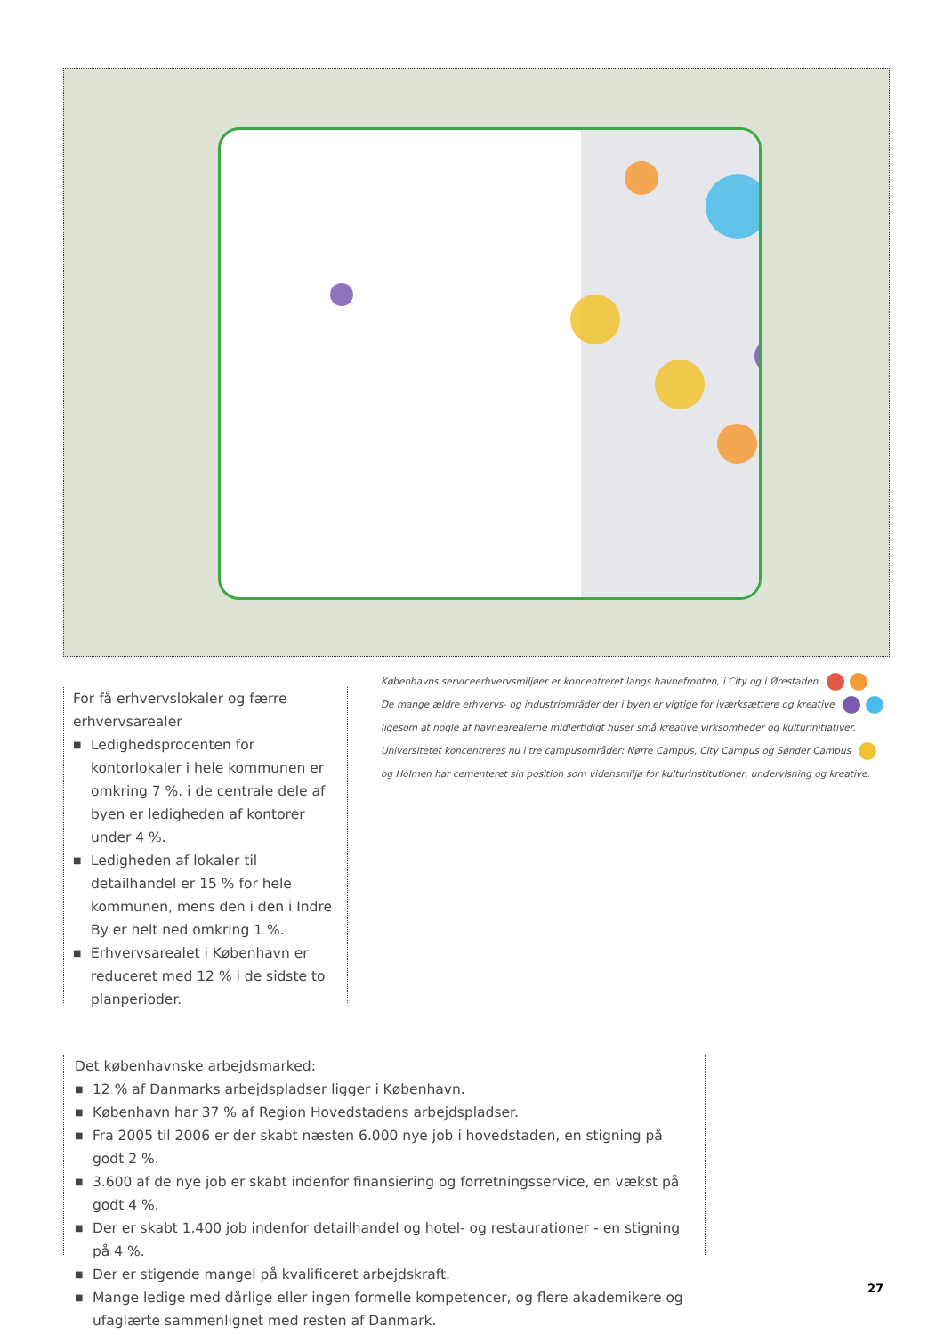Københavns serviceerhvervsmiljøer er koncentreret langs havnefronten, i City og i Ørestaden
De mange ældre erhvervs- og industriområder der i byen er vigtige for iværksættere og kreative
ligesom at nogle af havnearealerne midlertidigt huser små kreative virksomheder og kulturinitiativer.
Universitetet koncentreres nu i tre campusområder: Nørre Campus, City Campus og Sønder Campus
og Holmen har cementeret sin position som vidensmiljø for kulturinstitutioner, undervisning og kreative.
For få erhvervslokaler og færre erhvervsarealer
■ Ledighedsprocenten for kontorlokaler i hele kommunen er omkring 7 %. i de centrale dele af byen er ledigheden af kontorer under 4 %.
■ Ledigheden af lokaler til detailhandel er 15 % for hele kommunen, mens den i den i Indre By er helt ned omkring 1 %.
■ Erhvervsarealet i København er reduceret med 12 % i de sidste to planperioder.
Det københavnske arbejdsmarked:
■ 12 % af Danmarks arbejdspladser ligger i København.
■ København har 37 % af Region Hovedstadens arbejdspladser.
■ Fra 2005 til 2006 er der skabt næsten 6.000 nye job i hovedstaden, en stigning på godt 2 %.
■ 3.600 af de nye job er skabt indenfor finansiering og forretningsservice, en vækst på godt 4 %.
■ Der er skabt 1.400 job indenfor detailhandel og hotel- og restaurationer - en stigning på 4 %.
■ Der er stigende mangel på kvalificeret arbejdskraft.
■ Mange ledige med dårlige eller ingen formelle kompetencer, og flere akademikere og ufaglærte sammenlignet med resten af Danmark.
27